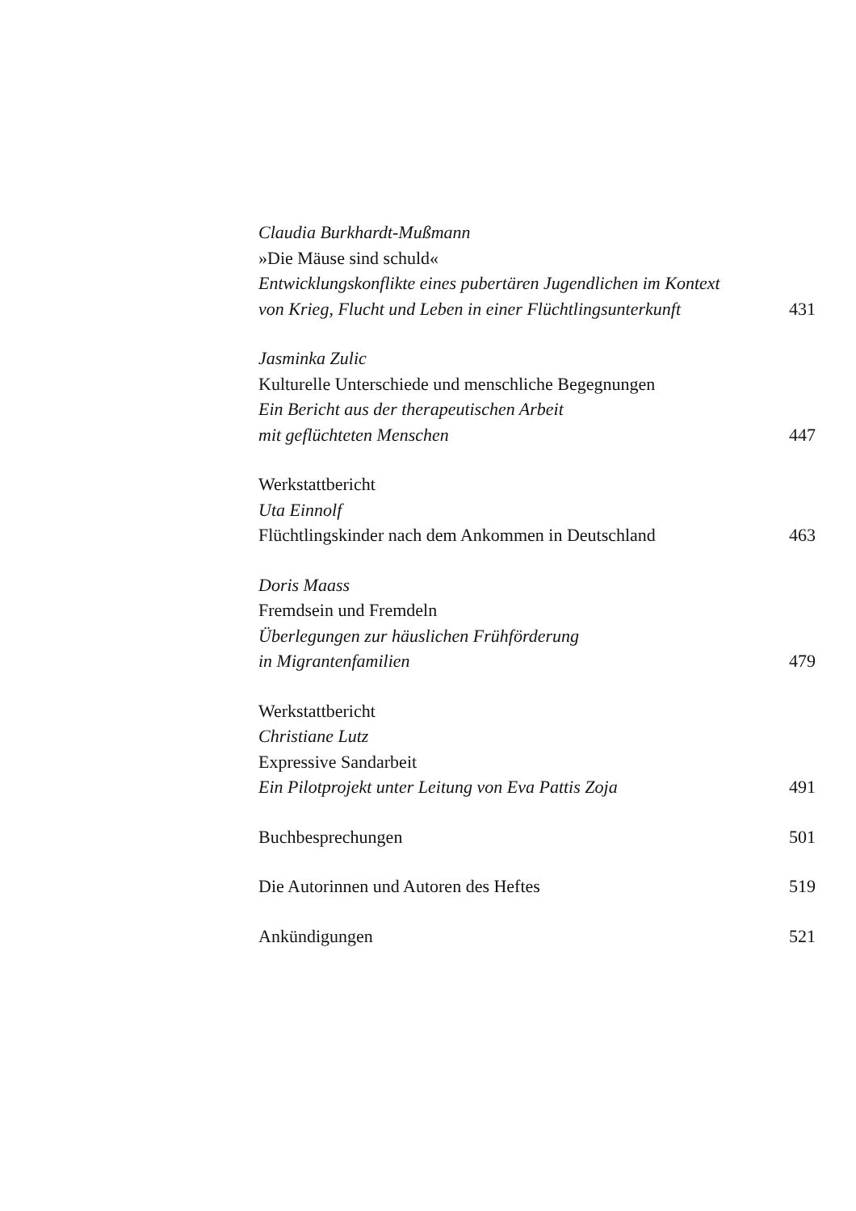Claudia Burkhardt-Mußmann
»Die Mäuse sind schuld«
Entwicklungskonflikte eines pubertären Jugendlichen im Kontext
von Krieg, Flucht und Leben in einer Flüchtlingsunterkunft 431
Jasminka Zulic
Kulturelle Unterschiede und menschliche Begegnungen
Ein Bericht aus der therapeutischen Arbeit
mit geflüchteten Menschen 447
Werkstattbericht
Uta Einnolf
Flüchtlingskinder nach dem Ankommen in Deutschland 463
Doris Maass
Fremdsein und Fremdeln
Überlegungen zur häuslichen Frühförderung
in Migrantenfamilien 479
Werkstattbericht
Christiane Lutz
Expressive Sandarbeit
Ein Pilotprojekt unter Leitung von Eva Pattis Zoja 491
Buchbesprechungen 501
Die Autorinnen und Autoren des Heftes 519
Ankündigungen 521